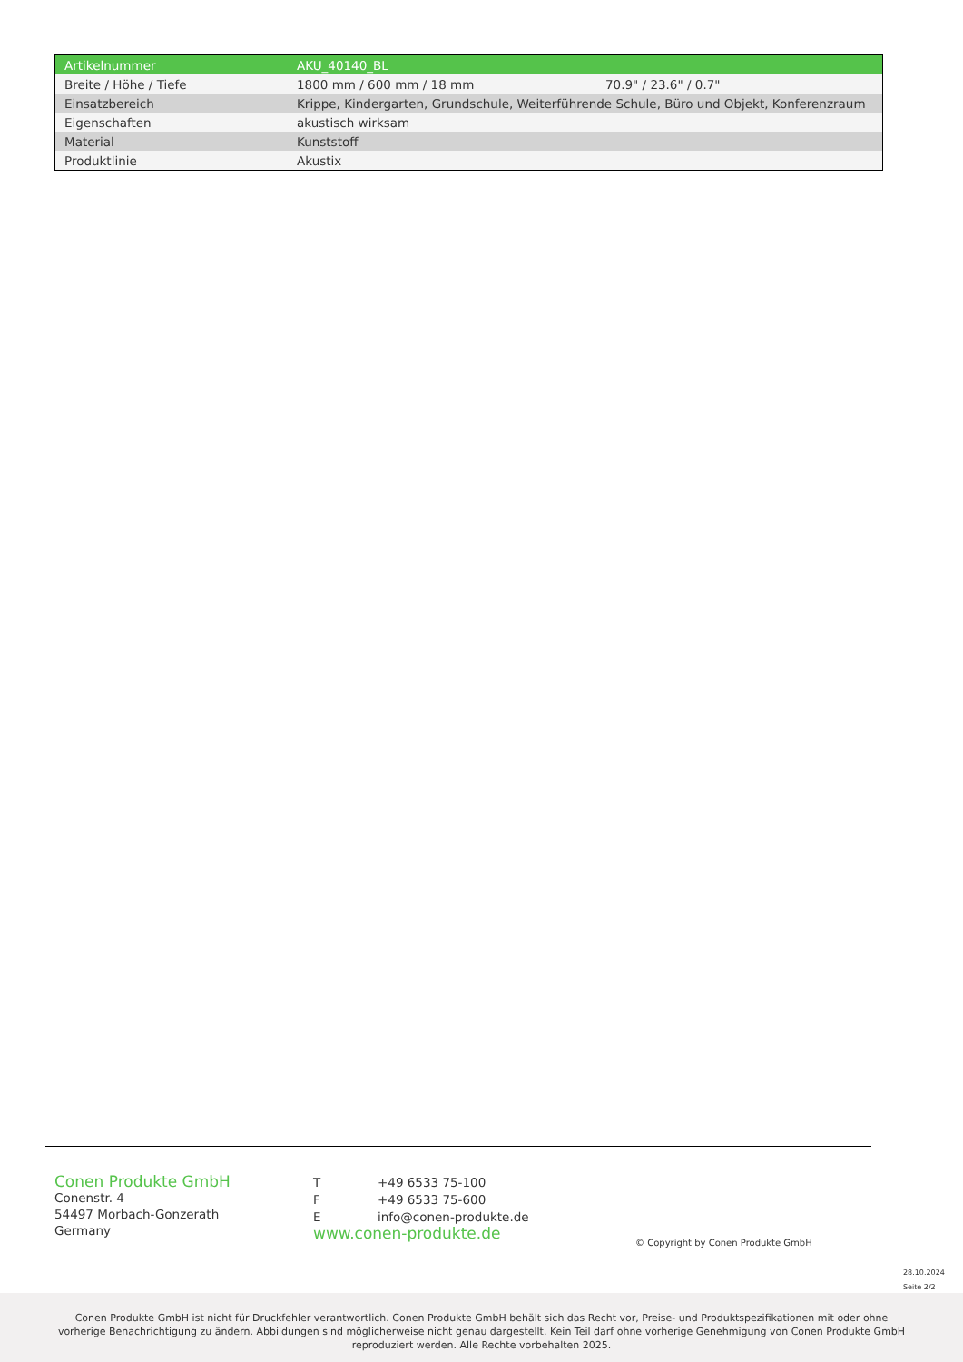| Artikelnummer | AKU_40140_BL | |
| Breite / Höhe / Tiefe | 1800 mm / 600 mm / 18 mm | 70.9" / 23.6" / 0.7" |
| Einsatzbereich | Krippe, Kindergarten, Grundschule, Weiterführende Schule, Büro und Objekt, Konferenzraum | |
| Eigenschaften | akustisch wirksam | |
| Material | Kunststoff | |
| Produktlinie | Akustix | |
Conen Produkte GmbH
Conenstr. 4
54497 Morbach-Gonzerath
Germany
| T | +49 6533 75-100 |
| F | +49 6533 75-600 |
| E | info@conen-produkte.de |
www.conen-produkte.de
© Copyright by Conen Produkte GmbH
28.10.2024
Seite 2/2
Conen Produkte GmbH ist nicht für Druckfehler verantwortlich. Conen Produkte GmbH behält sich das Recht vor, Preise- und Produktspezifikationen mit oder ohne
vorherige Benachrichtigung zu ändern. Abbildungen sind möglicherweise nicht genau dargestellt. Kein Teil darf ohne vorherige Genehmigung von Conen Produkte GmbH
reproduziert werden. Alle Rechte vorbehalten 2025.